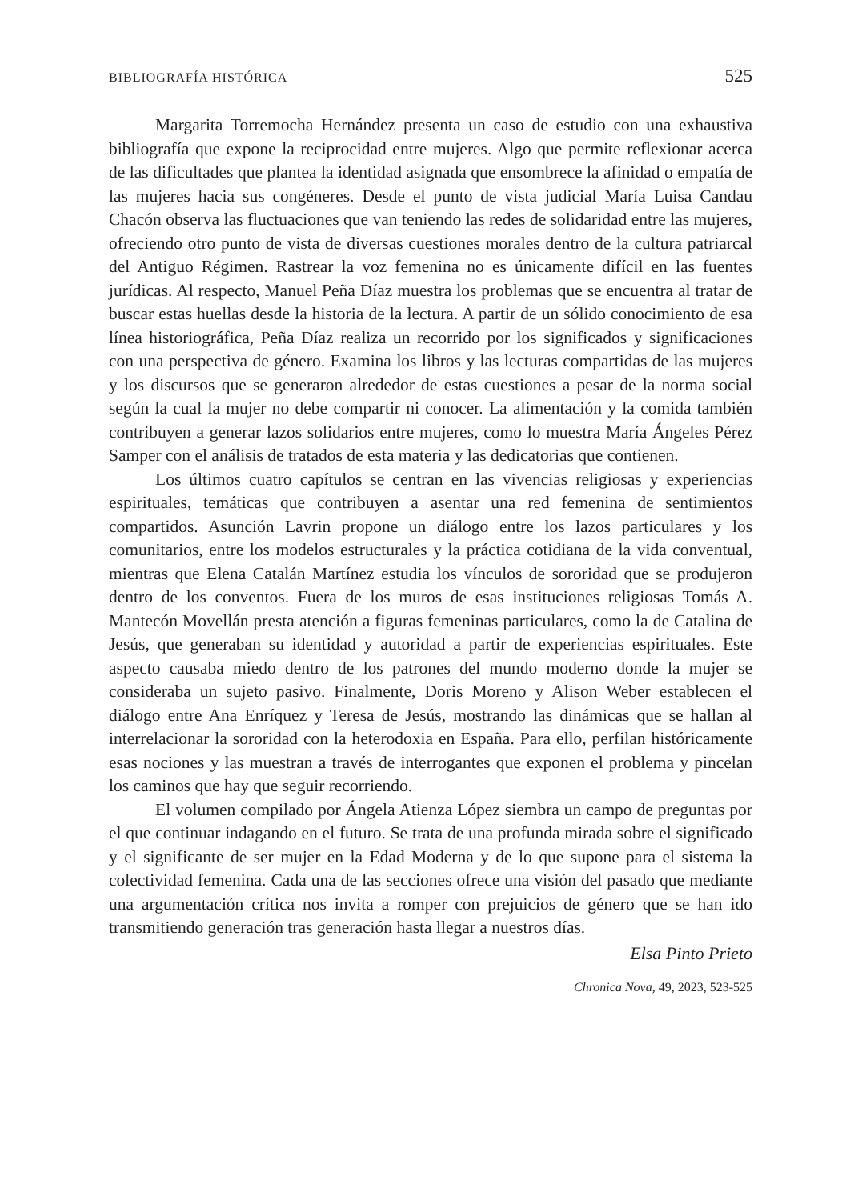BIBLIOGRAFÍA HISTÓRICA 525
Margarita Torremocha Hernández presenta un caso de estudio con una exhaustiva bibliografía que expone la reciprocidad entre mujeres. Algo que permite reflexionar acerca de las dificultades que plantea la identidad asignada que ensombrece la afinidad o empatía de las mujeres hacia sus congéneres. Desde el punto de vista judicial María Luisa Candau Chacón observa las fluctuaciones que van teniendo las redes de solidaridad entre las mujeres, ofreciendo otro punto de vista de diversas cuestiones morales dentro de la cultura patriarcal del Antiguo Régimen. Rastrear la voz femenina no es únicamente difícil en las fuentes jurídicas. Al respecto, Manuel Peña Díaz muestra los problemas que se encuentra al tratar de buscar estas huellas desde la historia de la lectura. A partir de un sólido conocimiento de esa línea historiográfica, Peña Díaz realiza un recorrido por los significados y significaciones con una perspectiva de género. Examina los libros y las lecturas compartidas de las mujeres y los discursos que se generaron alrededor de estas cuestiones a pesar de la norma social según la cual la mujer no debe compartir ni conocer. La alimentación y la comida también contribuyen a generar lazos solidarios entre mujeres, como lo muestra María Ángeles Pérez Samper con el análisis de tratados de esta materia y las dedicatorias que contienen.
Los últimos cuatro capítulos se centran en las vivencias religiosas y experiencias espirituales, temáticas que contribuyen a asentar una red femenina de sentimientos compartidos. Asunción Lavrin propone un diálogo entre los lazos particulares y los comunitarios, entre los modelos estructurales y la práctica cotidiana de la vida conventual, mientras que Elena Catalán Martínez estudia los vínculos de sororidad que se produjeron dentro de los conventos. Fuera de los muros de esas instituciones religiosas Tomás A. Mantecón Movellán presta atención a figuras femeninas particulares, como la de Catalina de Jesús, que generaban su identidad y autoridad a partir de experiencias espirituales. Este aspecto causaba miedo dentro de los patrones del mundo moderno donde la mujer se consideraba un sujeto pasivo. Finalmente, Doris Moreno y Alison Weber establecen el diálogo entre Ana Enríquez y Teresa de Jesús, mostrando las dinámicas que se hallan al interrelacionar la sororidad con la heterodoxia en España. Para ello, perfilan históricamente esas nociones y las muestran a través de interrogantes que exponen el problema y pincelan los caminos que hay que seguir recorriendo.
El volumen compilado por Ángela Atienza López siembra un campo de preguntas por el que continuar indagando en el futuro. Se trata de una profunda mirada sobre el significado y el significante de ser mujer en la Edad Moderna y de lo que supone para el sistema la colectividad femenina. Cada una de las secciones ofrece una visión del pasado que mediante una argumentación crítica nos invita a romper con prejuicios de género que se han ido transmitiendo generación tras generación hasta llegar a nuestros días.
Elsa Pinto Prieto
Chronica Nova, 49, 2023, 523-525